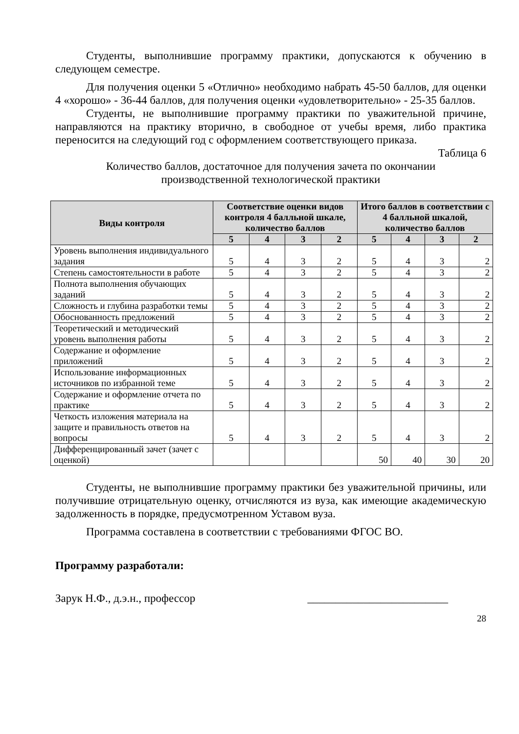Студенты, выполнившие программу практики, допускаются к обучению в следующем семестре.
Для получения оценки 5 «Отлично» необходимо набрать 45-50 баллов, для оценки 4 «хорошо» - 36-44 баллов, для получения оценки «удовлетворительно» - 25-35 баллов.
Студенты, не выполнившие программу практики по уважительной причине, направляются на практику вторично, в свободное от учебы время, либо практика переносится на следующий год с оформлением соответствующего приказа.
Таблица 6
Количество баллов, достаточное для получения зачета по окончании
производственной технологической практики
| Виды контроля | Соответствие оценки видов контроля 4 балльной шкале, количество баллов | | | | Итого баллов в соответствии с 4 балльной шкалой, количество баллов | | | |
| --- | --- | --- | --- | --- | --- | --- | --- | --- |
| | 5 | 4 | 3 | 2 | 5 | 4 | 3 | 2 |
| Уровень выполнения индивидуального задания | 5 | 4 | 3 | 2 | 5 | 4 | 3 | 2 |
| Степень самостоятельности в работе | 5 | 4 | 3 | 2 | 5 | 4 | 3 | 2 |
| Полнота выполнения обучающих заданий | 5 | 4 | 3 | 2 | 5 | 4 | 3 | 2 |
| Сложность и глубина разработки темы | 5 | 4 | 3 | 2 | 5 | 4 | 3 | 2 |
| Обоснованность предложений | 5 | 4 | 3 | 2 | 5 | 4 | 3 | 2 |
| Теоретический и методический уровень выполнения работы | 5 | 4 | 3 | 2 | 5 | 4 | 3 | 2 |
| Содержание и оформление приложений | 5 | 4 | 3 | 2 | 5 | 4 | 3 | 2 |
| Использование информационных источников по избранной теме | 5 | 4 | 3 | 2 | 5 | 4 | 3 | 2 |
| Содержание и оформление отчета по практике | 5 | 4 | 3 | 2 | 5 | 4 | 3 | 2 |
| Четкость изложения материала на защите и правильность ответов на вопросы | 5 | 4 | 3 | 2 | 5 | 4 | 3 | 2 |
| Дифференцированный зачет (зачет с оценкой) | | | | | 50 | 40 | 30 | 20 |
Студенты, не выполнившие программу практики без уважительной причины, или получившие отрицательную оценку, отчисляются из вуза, как имеющие академическую задолженность в порядке, предусмотренном Уставом вуза.
Программа составлена в соответствии с требованиями ФГОС ВО.
Программу разработали:
Зарук Н.Ф., д.э.н., профессор _________________________
28